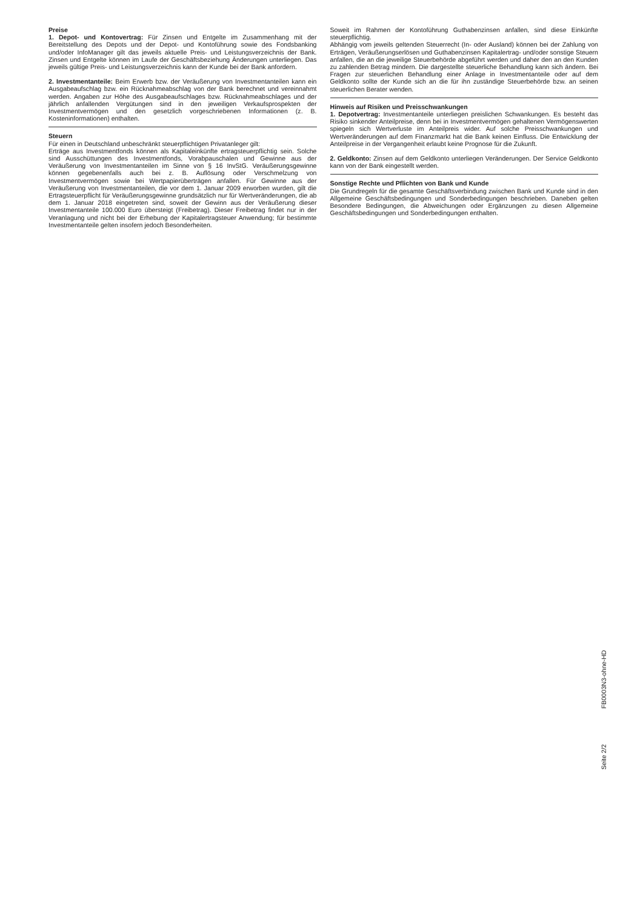Preise
1. Depot- und Kontovertrag: Für Zinsen und Entgelte im Zusammenhang mit der Bereitstellung des Depots und der Depot- und Kontoführung sowie des Fondsbanking und/oder InfoManager gilt das jeweils aktuelle Preis- und Leistungsverzeichnis der Bank. Zinsen und Entgelte können im Laufe der Geschäftsbeziehung Änderungen unterliegen. Das jeweils gültige Preis- und Leistungsverzeichnis kann der Kunde bei der Bank anfordern.
2. Investmentanteile: Beim Erwerb bzw. der Veräußerung von Investmentanteilen kann ein Ausgabeaufschlag bzw. ein Rücknahmeabschlag von der Bank berechnet und vereinnahmt werden. Angaben zur Höhe des Ausgabeaufschlages bzw. Rücknahmeabschlages und der jährlich anfallenden Vergütungen sind in den jeweiligen Verkaufsprospekten der Investmentvermögen und den gesetzlich vorgeschriebenen Informationen (z. B. Kosteninformationen) enthalten.
Steuern
Für einen in Deutschland unbeschränkt steuerpflichtigen Privatanleger gilt:
Erträge aus Investmentfonds können als Kapitaleinkünfte ertragsteuerpflichtig sein. Solche sind Ausschüttungen des Investmentfonds, Vorabpauschalen und Gewinne aus der Veräußerung von Investmentanteilen im Sinne von § 16 InvStG. Veräußerungsgewinne können gegebenenfalls auch bei z. B. Auflösung oder Verschmelzung von Investmentvermögen sowie bei Wertpapierüberträgen anfallen. Für Gewinne aus der Veräußerung von Investmentanteilen, die vor dem 1. Januar 2009 erworben wurden, gilt die Ertragsteuerpflicht für Veräußerungsgewinne grundsätzlich nur für Wertveränderungen, die ab dem 1. Januar 2018 eingetreten sind, soweit der Gewinn aus der Veräußerung dieser Investmentanteile 100.000 Euro übersteigt (Freibetrag). Dieser Freibetrag findet nur in der Veranlagung und nicht bei der Erhebung der Kapitalertragsteuer Anwendung; für bestimmte Investmentanteile gelten insofern jedoch Besonderheiten.
Soweit im Rahmen der Kontoführung Guthabenzinsen anfallen, sind diese Einkünfte steuerpflichtig.
Abhängig vom jeweils geltenden Steuerrecht (In- oder Ausland) können bei der Zahlung von Erträgen, Veräußerungserlösen und Guthabenzinsen Kapitalertrag- und/oder sonstige Steuern anfallen, die an die jeweilige Steuerbehörde abgeführt werden und daher den an den Kunden zu zahlenden Betrag mindern. Die dargestellte steuerliche Behandlung kann sich ändern. Bei Fragen zur steuerlichen Behandlung einer Anlage in Investmentanteile oder auf dem Geldkonto sollte der Kunde sich an die für ihn zuständige Steuerbehörde bzw. an seinen steuerlichen Berater wenden.
Hinweis auf Risiken und Preisschwankungen
1. Depotvertrag: Investmentanteile unterliegen preislichen Schwankungen. Es besteht das Risiko sinkender Anteilpreise, denn bei in Investmentvermögen gehaltenen Vermögenswerten spiegeln sich Wertverluste im Anteilpreis wider. Auf solche Preisschwankungen und Wertveränderungen auf dem Finanzmarkt hat die Bank keinen Einfluss. Die Entwicklung der Anteilpreise in der Vergangenheit erlaubt keine Prognose für die Zukunft.
2. Geldkonto: Zinsen auf dem Geldkonto unterliegen Veränderungen. Der Service Geldkonto kann von der Bank eingestellt werden.
Sonstige Rechte und Pflichten von Bank und Kunde
Die Grundregeln für die gesamte Geschäftsverbindung zwischen Bank und Kunde sind in den Allgemeine Geschäftsbedingungen und Sonderbedingungen beschrieben. Daneben gelten Besondere Bedingungen, die Abweichungen oder Ergänzungen zu diesen Allgemeine Geschäftsbedingungen und Sonderbedingungen enthalten.
Seite 2/2 FB0003N3-ohne-HD